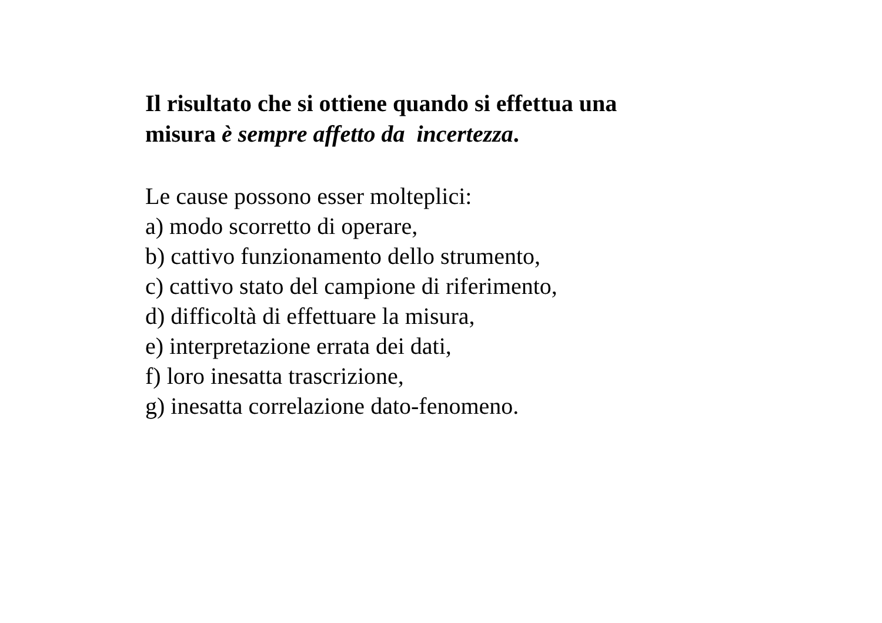Il risultato che si ottiene quando si effettua una
misura è sempre affetto da incertezza.
Le cause possono esser molteplici:
a) modo scorretto di operare,
b) cattivo funzionamento dello strumento,
c) cattivo stato del campione di riferimento,
d) difficoltà di effettuare la misura,
e) interpretazione errata dei dati,
f) loro inesatta trascrizione,
g) inesatta correlazione dato-fenomeno.